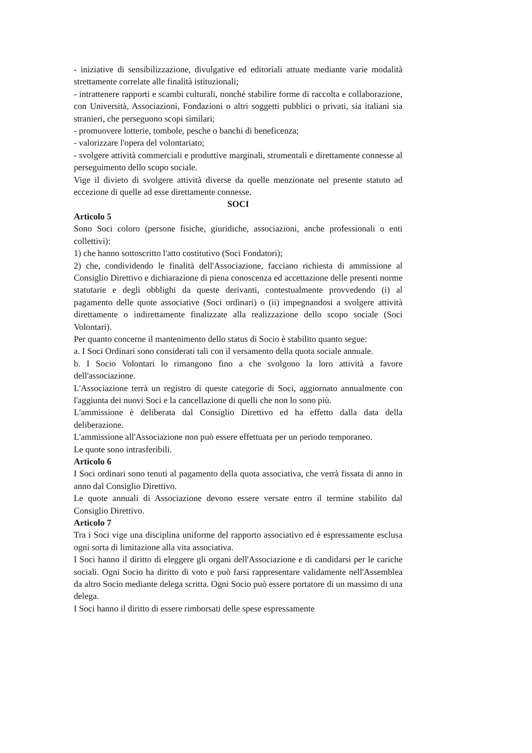- iniziative di sensibilizzazione, divulgative ed editoriali attuate mediante varie modalità strettamente correlate alle finalità istituzionali;
- intrattenere rapporti e scambi culturali, nonché stabilire forme di raccolta e collaborazione, con Università, Associazioni, Fondazioni o altri soggetti pubblici o privati, sia italiani sia stranieri, che perseguono scopi similari;
- promuovere lotterie, tombole, pesche o banchi di beneficenza;
- valorizzare l'opera del volontariato;
- svolgere attività commerciali e produttive marginali, strumentali e direttamente connesse al perseguimento dello scopo sociale.
Vige il divieto di svolgere attività diverse da quelle menzionate nel presente statuto ad eccezione di quelle ad esse direttamente connesse.
SOCI
Articolo 5
Sono Soci coloro (persone fisiche, giuridiche, associazioni, anche professionali o enti collettivi):
1) che hanno sottoscritto l'atto costitutivo (Soci Fondatori);
2) che, condividendo le finalità dell'Associazione, facciano richiesta di ammissione al Consiglio Direttivo e dichiarazione di piena conoscenza ed accettazione delle presenti norme statutarie e degli obblighi da queste derivanti, contestualmente provvedendo (i) al pagamento delle quote associative (Soci ordinari) o (ii) impegnandosi a svolgere attività direttamente o indirettamente finalizzate alla realizzazione dello scopo sociale (Soci Volontari).
Per quanto concerne il mantenimento dello status di Socio è stabilito quanto segue:
a. I Soci Ordinari sono considerati tali con il versamento della quota sociale annuale.
b. I Socio Volontari lo rimangono fino a che svolgono la loro attività a favore dell'associazione.
L'Associazione terrà un registro di queste categorie di Soci, aggiornato annualmente con l'aggiunta dei nuovi Soci e la cancellazione di quelli che non lo sono più.
L'ammissione è deliberata dal Consiglio Direttivo ed ha effetto dalla data della deliberazione.
L'ammissione all'Associazione non può essere effettuata per un periodo temporaneo.
Le quote sono intrasferibili.
Articolo 6
I Soci ordinari sono tenuti al pagamento della quota associativa, che verrà fissata di anno in anno dal Consiglio Direttivo.
Le quote annuali di Associazione devono essere versate entro il termine stabilito dal Consiglio Direttivo.
Articolo 7
Tra i Soci vige una disciplina uniforme del rapporto associativo ed è espressamente esclusa ogni sorta di limitazione alla vita associativa.
I Soci hanno il diritto di eleggere gli organi dell'Associazione e di candidarsi per le cariche sociali. Ogni Socio ha diritto di voto e può farsi rappresentare validamente nell'Assemblea da altro Socio mediante delega scritta. Ogni Socio può essere portatore di un massimo di una delega.
I Soci hanno il diritto di essere rimborsati delle spese espressamente